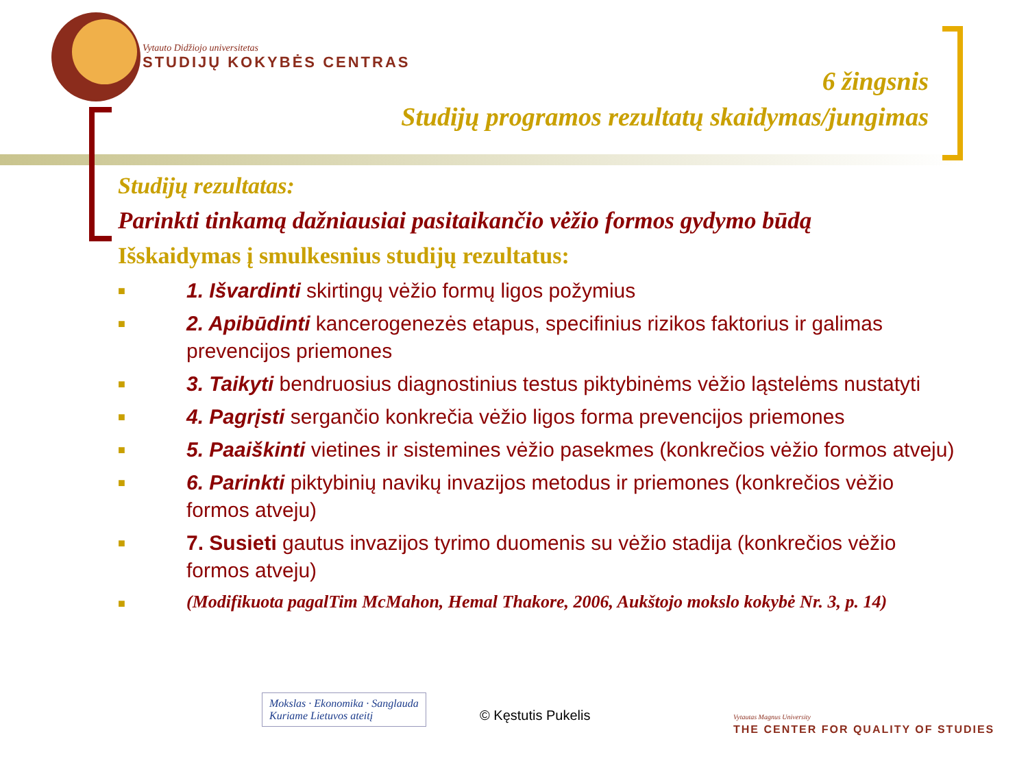Vytauto Didžiojo universitetas
STUDIJŲ KOKYBĖS CENTRAS
6 žingsnis
Studijų programos rezultatų skaidymas/jungimas
Studijų rezultatas:
Parinkti tinkamą dažniausiai pasitaikančio vėžio formos gydymo būdą
Išskaidymas į smulkesnius studijų rezultatus:
■ 1. Išvardinti skirtingų vėžio formų ligos požymius
■ 2. Apibūdinti kancerogenezės etapus, specifinius rizikos faktorius ir galimas prevencijos priemones
■ 3. Taikyti bendruosius diagnostinius testus piktybinėms vėžio ląstelėms nustatyti
■ 4. Pagrįsti sergančio konkrečia vėžio ligos forma prevencijos priemones
■ 5. Paaiškinti vietines ir sistemines vėžio pasekmes (konkrečios vėžio formos atveju)
■ 6. Parinkti piktybinių navikų invazijos metodus ir priemones (konkrečios vėžio formos atveju)
■ 7. Susieti gautus invazijos tyrimo duomenis su vėžio stadija (konkrečios vėžio formos atveju)
■ (Modifikuota pagalTim McMahon, Hemal Thakore, 2006, Aukštojo mokslo kokybė Nr. 3, p. 14)
Mokslas · Ekonomika · Sanglauda
Kuriame Lietuvos ateitį
© Kęstutis Pukelis
Vytautas Magnus University
THE CENTER FOR QUALITY OF STUDIES